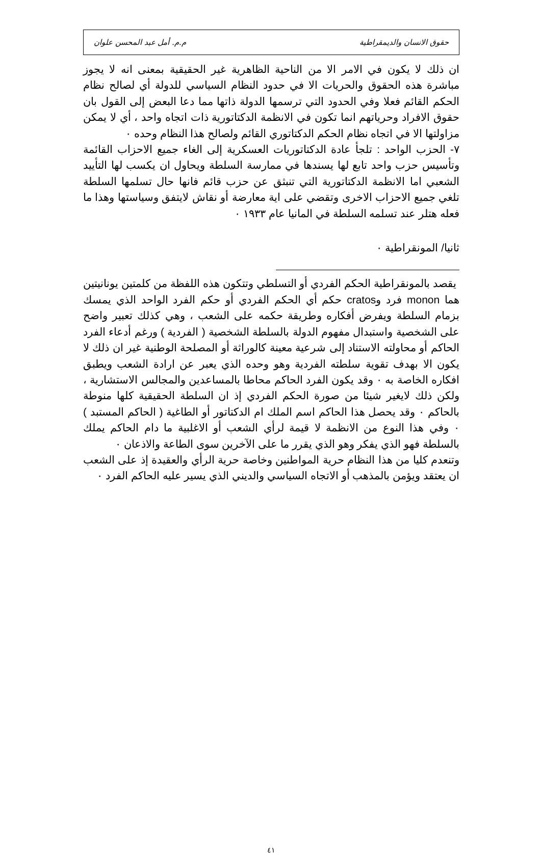حقوق الانسان والديمقراطية م.م. أمل عبد المحسن علوان
ان ذلك لا يكون في الامر الا من الناحية الظاهرية غير الحقيقية بمعنى انه لا يجوز مباشرة هذه الحقوق والحريات الا في حدود النظام السياسي للدولة أي لصالح نظام الحكم القائم فعلا وفي الحدود التي ترسمها الدولة ذاتها مما دعا البعض إلى القول بان حقوق الافراد وحرياتهم انما تكون في الانظمة الدكتاتورية ذات اتجاه واحد ، أي لا يمكن مزاولتها الا في اتجاه نظام الحكم الدكتاتوري القائم ولصالح هذا النظام وحده ٠
٧- الحزب الواحد : تلجأ عادة الدكتاتوريات العسكرية إلى الغاء جميع الاحزاب القائمة وتأسيس حزب واحد تابع لها يسندها في ممارسة السلطة ويحاول ان يكسب لها التأييد الشعبي اما الانظمة الدكتاتورية التي تنبثق عن حزب قائم فانها حال تسلمها السلطة تلغي جميع الاحزاب الاخرى وتقضي على اية معارضة أو نقاش لايتفق وسياستها وهذا ما فعله هتلر عند تسلمه السلطة في المانيا عام ١٩٣٣ ٠
ثانيا/ المونقراطية ٠
يقصد بالمونقراطية الحكم الفردي أو التسلطي وتتكون هذه اللفظة من كلمتين يونانيتين هما monon فرد وcratos حكم أي الحكم الفردي أو حكم الفرد الواحد الذي يمسك بزمام السلطة ويفرض أفكاره وطريقة حكمه على الشعب ، وهي كذلك تعبير واضح على الشخصية واستبدال مفهوم الدولة بالسلطة الشخصية ( الفردية ) ورغم أدعاء الفرد الحاكم أو محاولته الاستناد إلى شرعية معينة كالوراثة أو المصلحة الوطنية غير ان ذلك لا يكون الا بهدف تقوية سلطته الفردية وهو وحده الذي يعبر عن ارادة الشعب ويطبق افكاره الخاصة به ٠ وقد يكون الفرد الحاكم محاطا بالمساعدين والمجالس الاستشارية ، ولكن ذلك لايغير شيئا من صورة الحكم الفردي إذ ان السلطة الحقيقية كلها منوطة بالحاكم ٠ وقد يحصل هذا الحاكم اسم الملك ام الدكتاتور أو الطاغية ( الحاكم المستبد ) ٠ وفي هذا النوع من الانظمة لا قيمة لرأي الشعب أو الاغلبية ما دام الحاكم يملك بالسلطة فهو الذي يفكر وهو الذي يقرر ما على الآخرين سوى الطاعة والاذعان ٠
وتنعدم كليا من هذا النظام حرية المواطنين وخاصة حرية الرأي والعقيدة إذ على الشعب ان يعتقد ويؤمن بالمذهب أو الاتجاه السياسي والديني الذي يسير عليه الحاكم الفرد ٠
٤١